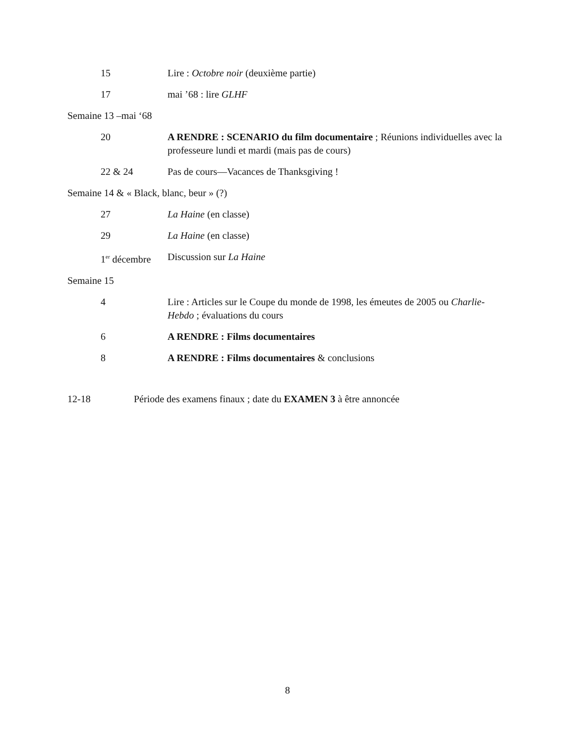| 15 | Lire : Octobre noir (deuxième partie) |
| 17 | mai ’68 : lire GLHF |
| Semaine 13 –mai ‘68 | |
| 20 | A RENDRE : SCENARIO du film documentaire ; Réunions individuelles avec la professeure lundi et mardi (mais pas de cours) |
| 22 & 24 | Pas de cours—Vacances de Thanksgiving ! |
| Semaine 14 & « Black, blanc, beur » (?) | |
| 27 | La Haine (en classe) |
| 29 | La Haine (en classe) |
| 1<sup>er</sup> décembre | Discussion sur La Haine |
| Semaine 15 | |
| 4 | Lire : Articles sur le Coupe du monde de 1998, les émeutes de 2005 ou Charlie-Hebdo ; évaluations du cours |
| 6 | A RENDRE : Films documentaires |
| 8 | A RENDRE : Films documentaires & conclusions |
| 12-18 | Période des examens finaux ; date du EXAMEN 3 à être annoncée |
8